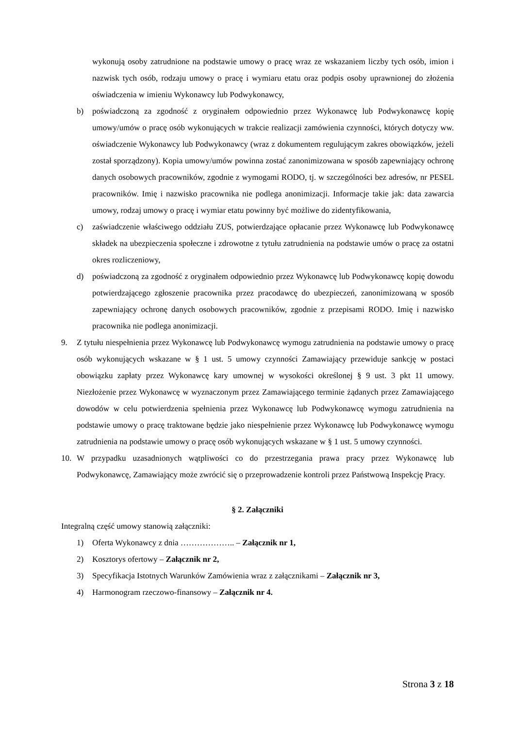wykonują osoby zatrudnione na podstawie umowy o pracę wraz ze wskazaniem liczby tych osób, imion i nazwisk tych osób, rodzaju umowy o pracę i wymiaru etatu oraz podpis osoby uprawnionej do złożenia oświadczenia w imieniu Wykonawcy lub Podwykonawcy,
b) poświadczoną za zgodność z oryginałem odpowiednio przez Wykonawcę lub Podwykonawcę kopię umowy/umów o pracę osób wykonujących w trakcie realizacji zamówienia czynności, których dotyczy ww. oświadczenie Wykonawcy lub Podwykonawcy (wraz z dokumentem regulującym zakres obowiązków, jeżeli został sporządzony). Kopia umowy/umów powinna zostać zanonimizowana w sposób zapewniający ochronę danych osobowych pracowników, zgodnie z wymogami RODO, tj. w szczególności bez adresów, nr PESEL pracowników. Imię i nazwisko pracownika nie podlega anonimizacji. Informacje takie jak: data zawarcia umowy, rodzaj umowy o pracę i wymiar etatu powinny być możliwe do zidentyfikowania,
c) zaświadczenie właściwego oddziału ZUS, potwierdzające opłacanie przez Wykonawcę lub Podwykonawcę składek na ubezpieczenia społeczne i zdrowotne z tytułu zatrudnienia na podstawie umów o pracę za ostatni okres rozliczeniowy,
d) poświadczoną za zgodność z oryginałem odpowiednio przez Wykonawcę lub Podwykonawcę kopię dowodu potwierdzającego zgłoszenie pracownika przez pracodawcę do ubezpieczeń, zanonimizowaną w sposób zapewniający ochronę danych osobowych pracowników, zgodnie z przepisami RODO. Imię i nazwisko pracownika nie podlega anonimizacji.
9. Z tytułu niespełnienia przez Wykonawcę lub Podwykonawcę wymogu zatrudnienia na podstawie umowy o pracę osób wykonujących wskazane w § 1 ust. 5 umowy czynności Zamawiający przewiduje sankcję w postaci obowiązku zapłaty przez Wykonawcę kary umownej w wysokości określonej § 9 ust. 3 pkt 11 umowy. Niezłożenie przez Wykonawcę w wyznaczonym przez Zamawiającego terminie żądanych przez Zamawiającego dowodów w celu potwierdzenia spełnienia przez Wykonawcę lub Podwykonawcę wymogu zatrudnienia na podstawie umowy o pracę traktowane będzie jako niespełnienie przez Wykonawcę lub Podwykonawcę wymogu zatrudnienia na podstawie umowy o pracę osób wykonujących wskazane w § 1 ust. 5 umowy czynności.
10. W przypadku uzasadnionych wątpliwości co do przestrzegania prawa pracy przez Wykonawcę lub Podwykonawcę, Zamawiający może zwrócić się o przeprowadzenie kontroli przez Państwową Inspekcję Pracy.
§ 2. Załączniki
Integralną część umowy stanowią załączniki:
1) Oferta Wykonawcy z dnia ……………….. – Załącznik nr 1,
2) Kosztorys ofertowy – Załącznik nr 2,
3) Specyfikacja Istotnych Warunków Zamówienia wraz z załącznikami – Załącznik nr 3,
4) Harmonogram rzeczowo-finansowy – Załącznik nr 4.
Strona 3 z 18